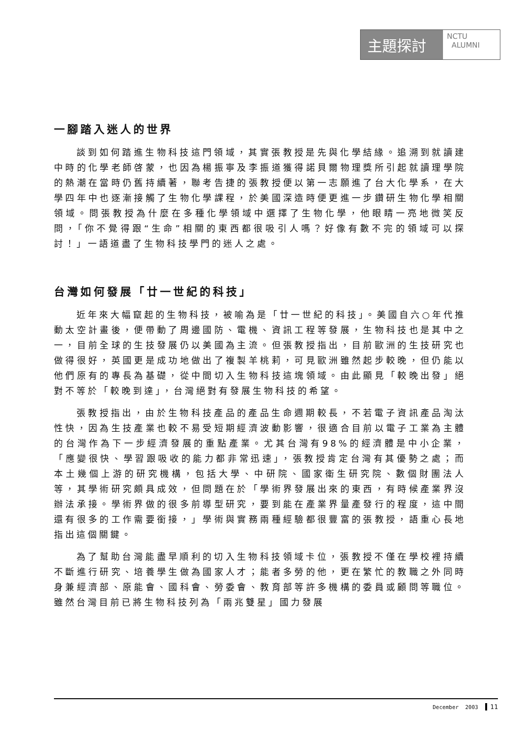主題探討
NCTU
ALUMNI
一腳踏入迷人的世界
談到如何踏進生物科技這門領域，其實張教授是先與化學結緣。追溯到就讀建中時的化學老師啓蒙，也因為楊振寧及李振道獲得諾貝爾物理獎所引起就讀理學院的熱潮在當時仍舊持續著，聯考告捷的張教授便以第一志願進了台大化學系，在大學四年中也逐漸接觸了生物化學課程，於美國深造時便更進一步鑽研生物化學相關領域。問張教授為什麼在多種化學領域中選擇了生物化學，他眼睛一亮地微笑反問，「你不覺得跟“生命”相關的東西都很吸引人嗎？好像有數不完的領域可以探討！」一語道盡了生物科技學門的迷人之處。
台灣如何發展「廿一世紀的科技」
近年來大幅竄起的生物科技，被喻為是「廿一世紀的科技」。美國自六○年代推動太空計畫後，便帶動了周邊國防、電機、資訊工程等發展，生物科技也是其中之一，目前全球的生技發展仍以美國為主流。但張教授指出，目前歐洲的生技研究也做得很好，英國更是成功地做出了複製羊桃莉，可見歐洲雖然起步較晚，但仍能以他們原有的專長為基礎，從中間切入生物科技這塊領域。由此顯見「較晚出發」絕對不等於「較晚到達」，台灣絕對有發展生物科技的希望。
張教授指出，由於生物科技產品的產品生命週期較長，不若電子資訊產品淘汰性快，因為生技產業也較不易受短期經濟波動影響，很適合目前以電子工業為主體的台灣作為下一步經濟發展的重點產業。尤其台灣有98%的經濟體是中小企業，「應變很快、學習跟吸收的能力都非常迅速」，張教授肯定台灣有其優勢之處；而本土幾個上游的研究機構，包括大學、中研院、國家衛生研究院、數個財團法人等，其學術研究頗具成效，但問題在於「學術界發展出來的東西，有時候產業界沒辦法承接。學術界做的很多前導型研究，要到能在產業界量產發行的程度，這中間還有很多的工作需要銜接，」學術與實務兩種經驗都很豐富的張教授，語重心長地指出這個關鍵。
為了幫助台灣能盡早順利的切入生物科技領域卡位，張教授不僅在學校裡持續不斷進行研究、培養學生做為國家人才；能者多勞的他，更在繁忙的教職之外同時身兼經濟部、原能會、國科會、勞委會、教育部等許多機構的委員或顧問等職位。雖然台灣目前已將生物科技列為「兩兆雙星」國力發展
December 2003 11